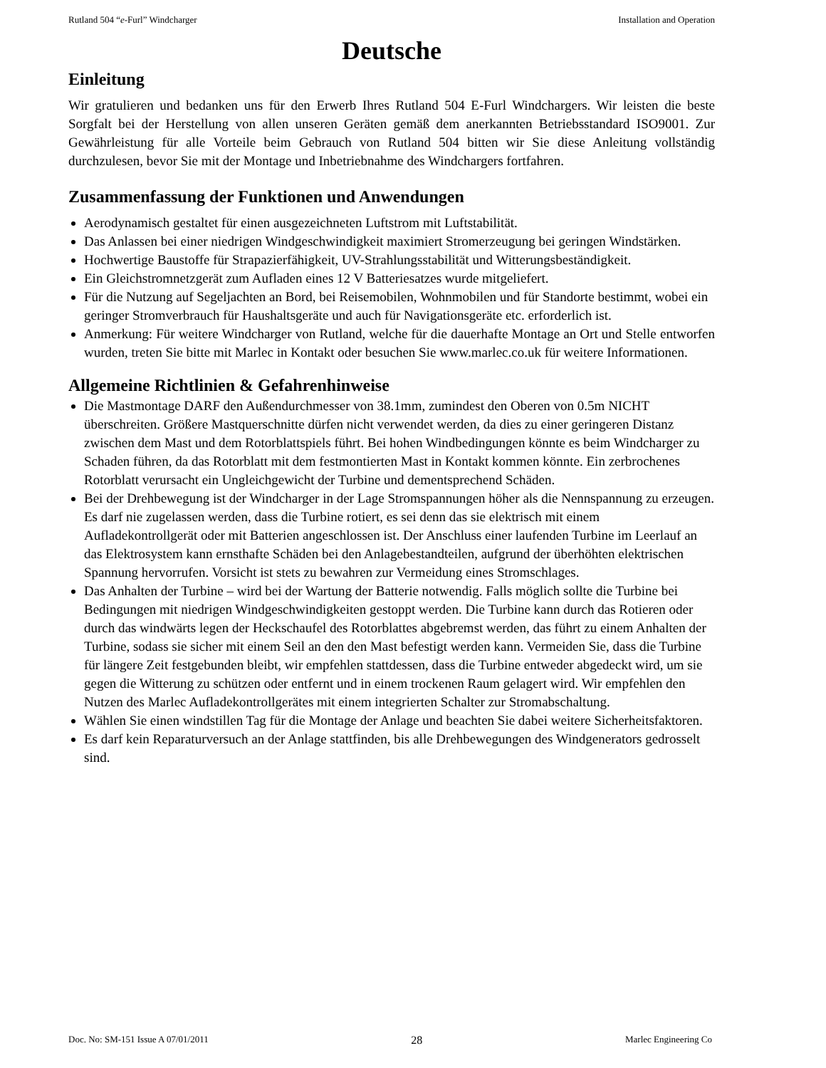Rutland 504 “e-Furl” Windcharger Installation and Operation
Deutsche
Einleitung
Wir gratulieren und bedanken uns für den Erwerb Ihres Rutland 504 E-Furl Windchargers. Wir leisten die beste Sorgfalt bei der Herstellung von allen unseren Geräten gemäß dem anerkannten Betriebsstandard ISO9001. Zur Gewährleistung für alle Vorteile beim Gebrauch von Rutland 504 bitten wir Sie diese Anleitung vollständig durchzulesen, bevor Sie mit der Montage und Inbetriebnahme des Windchargers fortfahren.
Zusammenfassung der Funktionen und Anwendungen
Aerodynamisch gestaltet für einen ausgezeichneten Luftstrom mit Luftstabilität.
Das Anlassen bei einer niedrigen Windgeschwindigkeit maximiert Stromerzeugung bei geringen Windstärken.
Hochwertige Baustoffe für Strapazierfähigkeit, UV-Strahlungsstabilität und Witterungsbeständigkeit.
Ein Gleichstromnetzgerät zum Aufladen eines 12 V Batteriesatzes wurde mitgeliefert.
Für die Nutzung auf Segeljachten an Bord, bei Reisemobilen, Wohnmobilen und für Standorte bestimmt, wobei ein geringer Stromverbrauch für Haushaltsgeräte und auch für Navigationsgeräte etc. erforderlich ist.
Anmerkung: Für weitere Windcharger von Rutland, welche für die dauerhafte Montage an Ort und Stelle entworfen wurden, treten Sie bitte mit Marlec in Kontakt oder besuchen Sie www.marlec.co.uk für weitere Informationen.
Allgemeine Richtlinien & Gefahrenhinweise
Die Mastmontage DARF den Außendurchmesser von 38.1mm, zumindest den Oberen von 0.5m NICHT überschreiten. Größere Mastquerschnitte dürfen nicht verwendet werden, da dies zu einer geringeren Distanz zwischen dem Mast und dem Rotorblattspiels führt. Bei hohen Windbedingungen könnte es beim Windcharger zu Schaden führen, da das Rotorblatt mit dem festmontierten Mast in Kontakt kommen könnte. Ein zerbrochenes Rotorblatt verursacht ein Ungleichgewicht der Turbine und dementsprechend Schäden.
Bei der Drehbewegung ist der Windcharger in der Lage Stromspannungen höher als die Nennspannung zu erzeugen. Es darf nie zugelassen werden, dass die Turbine rotiert, es sei denn das sie elektrisch mit einem Aufladekontrollgerät oder mit Batterien angeschlossen ist. Der Anschluss einer laufenden Turbine im Leerlauf an das Elektrosystem kann ernsthafte Schäden bei den Anlagebestandteilen, aufgrund der überhöhten elektrischen Spannung hervorrufen. Vorsicht ist stets zu bewahren zur Vermeidung eines Stromschlages.
Das Anhalten der Turbine – wird bei der Wartung der Batterie notwendig. Falls möglich sollte die Turbine bei Bedingungen mit niedrigen Windgeschwindigkeiten gestoppt werden. Die Turbine kann durch das Rotieren oder durch das windwärts legen der Heckschaufel des Rotorblattes abgebremst werden, das führt zu einem Anhalten der Turbine, sodass sie sicher mit einem Seil an den den Mast befestigt werden kann. Vermeiden Sie, dass die Turbine für längere Zeit festgebunden bleibt, wir empfehlen stattdessen, dass die Turbine entweder abgedeckt wird, um sie gegen die Witterung zu schützen oder entfernt und in einem trockenen Raum gelagert wird. Wir empfehlen den Nutzen des Marlec Aufladekontrollgerätes mit einem integrierten Schalter zur Stromabschaltung.
Wählen Sie einen windstillen Tag für die Montage der Anlage und beachten Sie dabei weitere Sicherheitsfaktoren.
Es darf kein Reparaturversuch an der Anlage stattfinden, bis alle Drehbewegungen des Windgenerators gedrosselt sind.
Doc. No: SM-151 Issue A 07/01/2011 28 Marlec Engineering Co